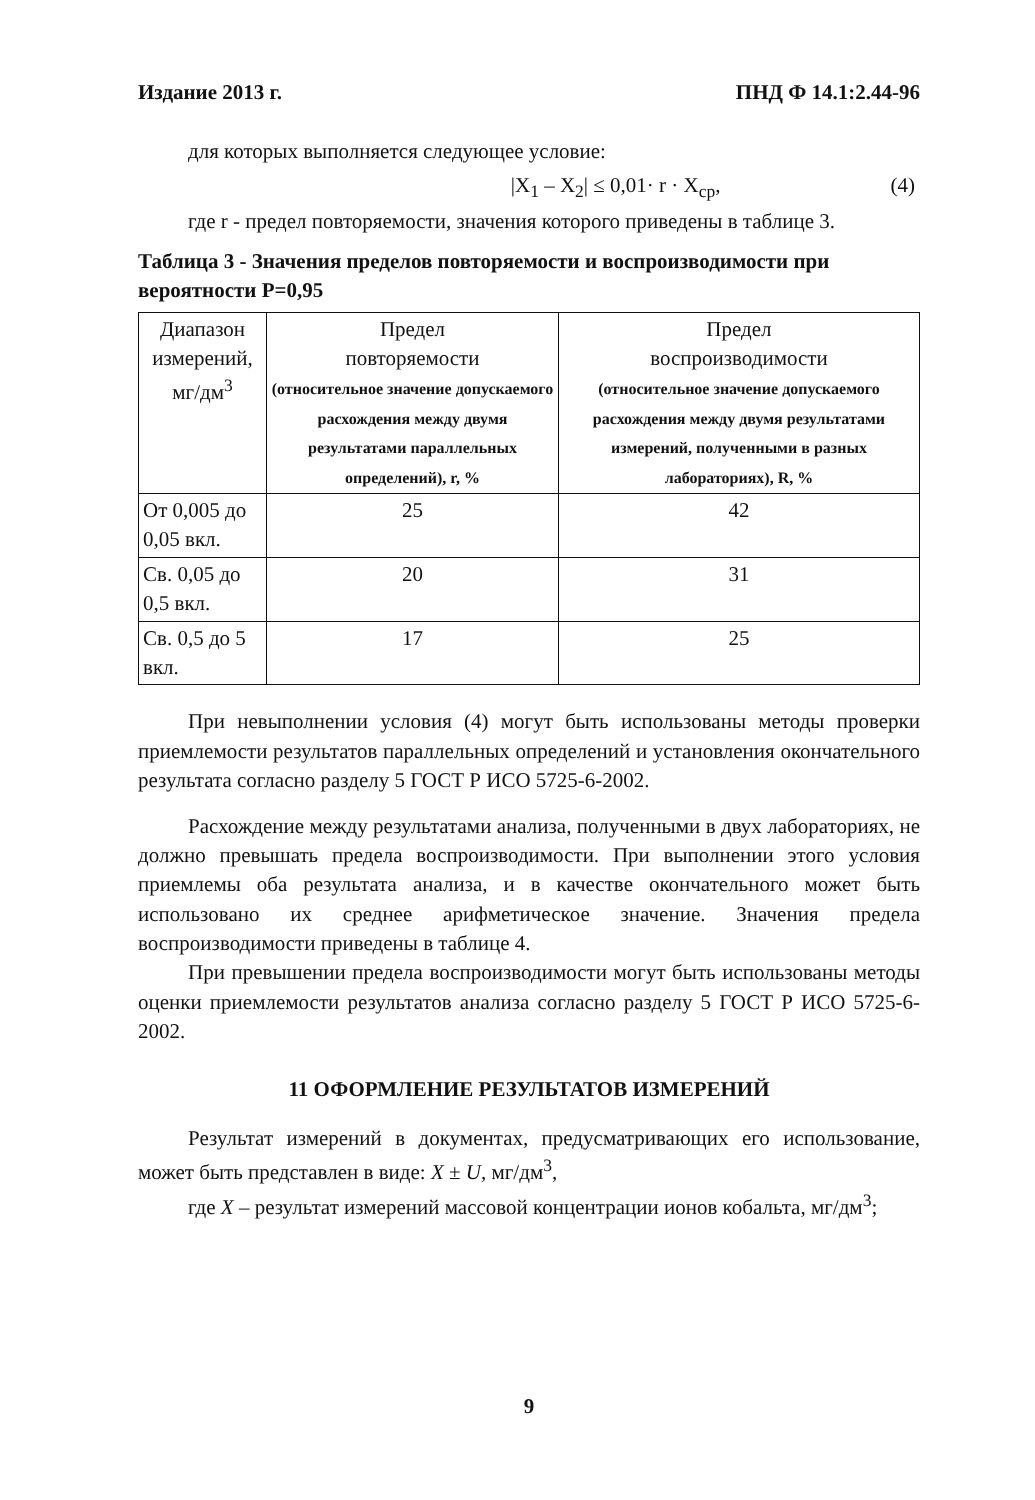Издание 2013 г. ПНД Ф 14.1:2.44-96
для которых выполняется следующее условие:
|X<sub>1</sub> – X<sub>2</sub>| ≤ 0,01· r · X<sub>ср</sub>, (4)
где r - предел повторяемости, значения которого приведены в таблице 3.
Таблица 3 - Значения пределов повторяемости и воспроизводимости при вероятности Р=0,95
| Диапазон измерений, мг/дм<sup>3</sup> | Предел повторяемости (относительное значение допускаемого расхождения между двумя результатами параллельных определений), r, % | Предел воспроизводимости (относительное значение допускаемого расхождения между двумя результатами измерений, полученными в разных лабораториях), R, % |
| --- | --- | --- |
| От 0,005 до 0,05 вкл. | 25 | 42 |
| Св. 0,05 до 0,5 вкл. | 20 | 31 |
| Св. 0,5 до 5 вкл. | 17 | 25 |
При невыполнении условия (4) могут быть использованы методы проверки приемлемости результатов параллельных определений и установления окончательного результата согласно разделу 5 ГОСТ Р ИСО 5725-6-2002.
Расхождение между результатами анализа, полученными в двух лабораториях, не должно превышать предела воспроизводимости. При выполнении этого условия приемлемы оба результата анализа, и в качестве окончательного может быть использовано их среднее арифметическое значение. Значения предела воспроизводимости приведены в таблице 4.
При превышении предела воспроизводимости могут быть использованы методы оценки приемлемости результатов анализа согласно разделу 5 ГОСТ Р ИСО 5725-6-2002.
11 ОФОРМЛЕНИЕ РЕЗУЛЬТАТОВ ИЗМЕРЕНИЙ
Результат измерений в документах, предусматривающих его использование, может быть представлен в виде: X ± U, мг/дм<sup>3</sup>,
где X – результат измерений массовой концентрации ионов кобальта, мг/дм<sup>3</sup>;
9